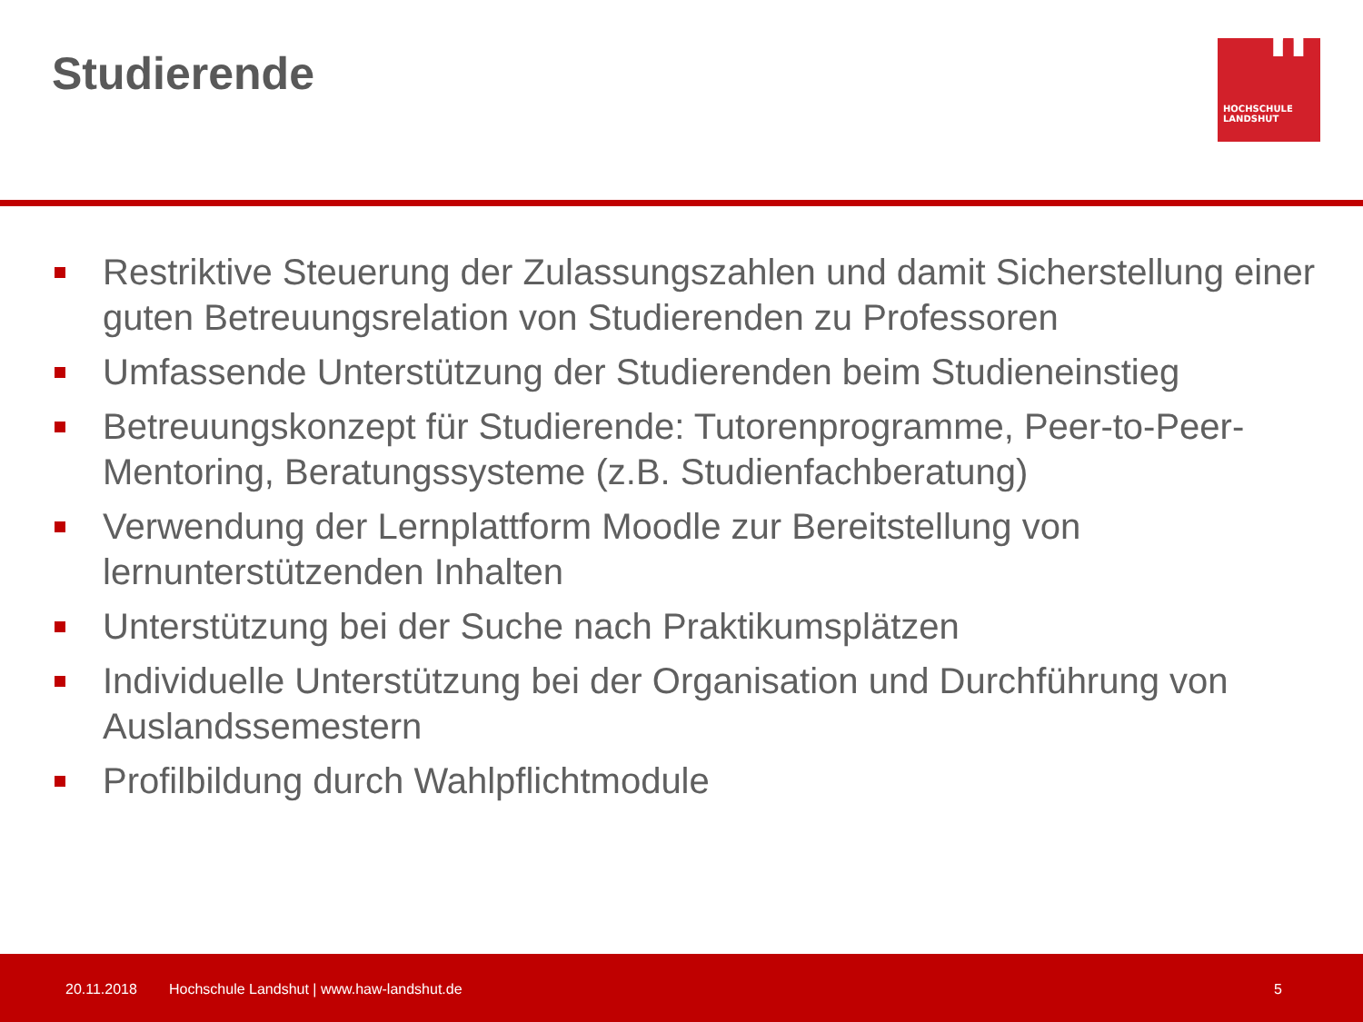Studierende
h
HOCHSCHULE
LANDSHUT
Restriktive Steuerung der Zulassungszahlen und damit Sicherstellung einer guten Betreuungsrelation von Studierenden zu Professoren
Umfassende Unterstützung der Studierenden beim Studieneinstieg
Betreuungskonzept für Studierende: Tutorenprogramme, Peer-to-Peer-Mentoring, Beratungssysteme (z.B. Studienfachberatung)
Verwendung der Lernplattform Moodle zur Bereitstellung von lernunterstützenden Inhalten
Unterstützung bei der Suche nach Praktikumsplätzen
Individuelle Unterstützung bei der Organisation und Durchführung von Auslandssemestern
Profilbildung durch Wahlpflichtmodule
20.11.2018
Hochschule Landshut | www.haw-landshut.de
5